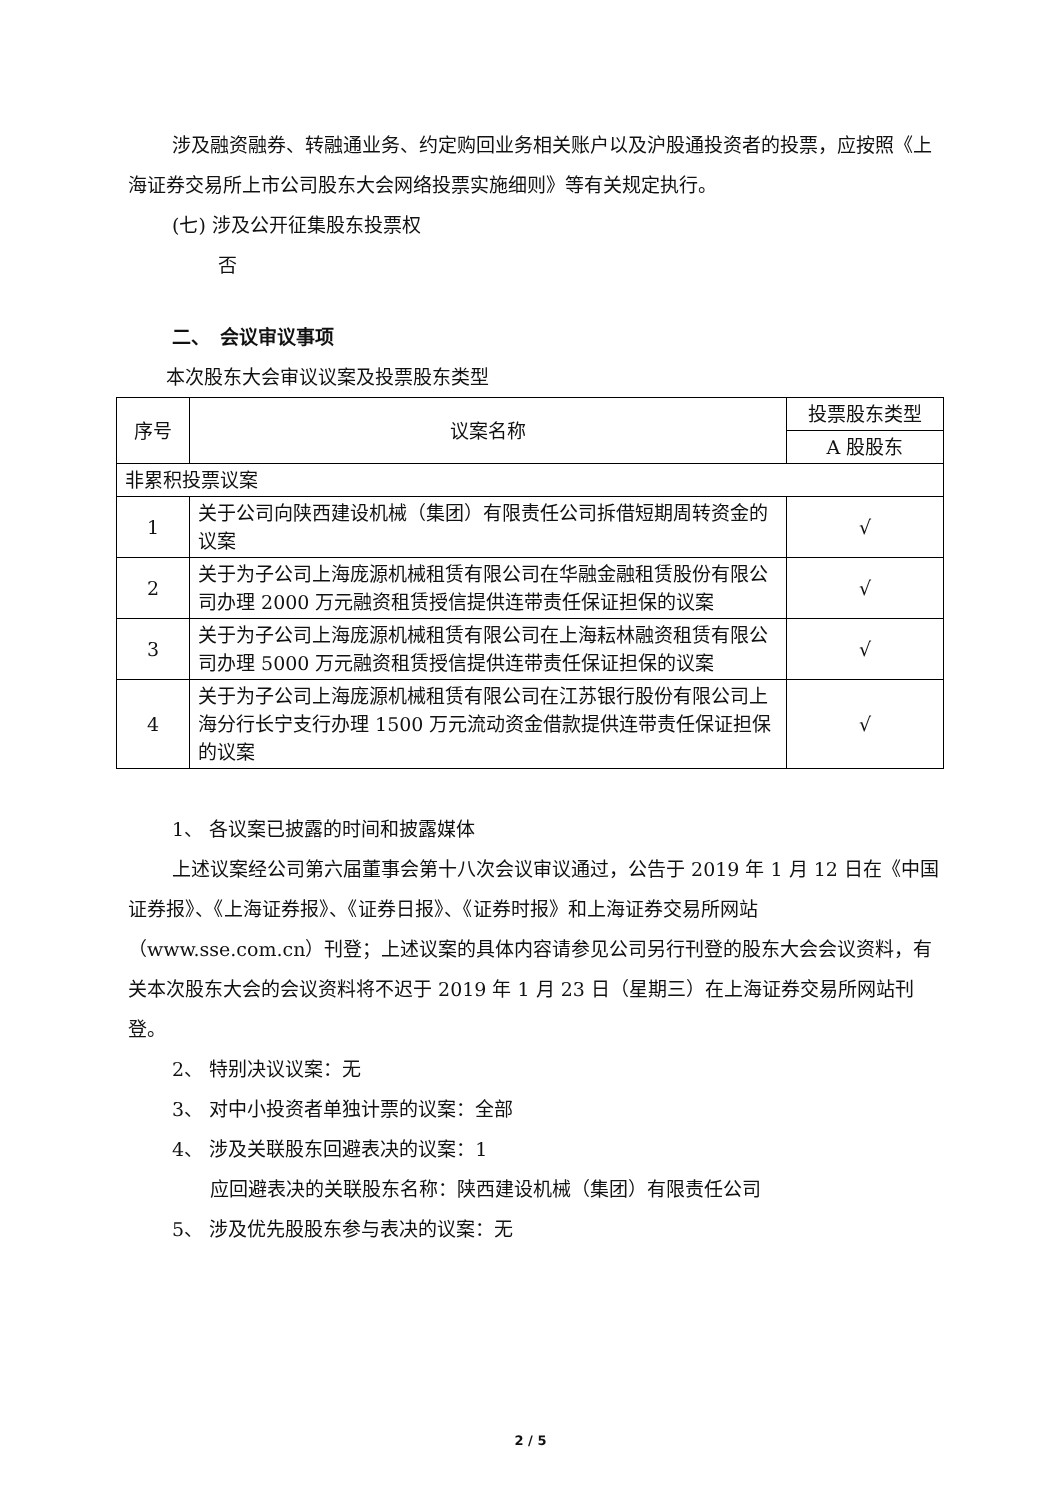涉及融资融券、转融通业务、约定购回业务相关账户以及沪股通投资者的投票，应按照《上海证券交易所上市公司股东大会网络投票实施细则》等有关规定执行。
(七) 涉及公开征集股东投票权
否
二、　会议审议事项
本次股东大会审议议案及投票股东类型
| 序号 | 议案名称 | 投票股东类型 |
| --- | --- | --- |
| | | A 股股东 |
| 非累积投票议案 | | |
| 1 | 关于公司向陕西建设机械（集团）有限责任公司拆借短期周转资金的议案 | √ |
| 2 | 关于为子公司上海庞源机械租赁有限公司在华融金融租赁股份有限公司办理 2000 万元融资租赁授信提供连带责任保证担保的议案 | √ |
| 3 | 关于为子公司上海庞源机械租赁有限公司在上海耘林融资租赁有限公司办理 5000 万元融资租赁授信提供连带责任保证担保的议案 | √ |
| 4 | 关于为子公司上海庞源机械租赁有限公司在江苏银行股份有限公司上海分行长宁支行办理 1500 万元流动资金借款提供连带责任保证担保的议案 | √ |
1、 各议案已披露的时间和披露媒体
上述议案经公司第六届董事会第十八次会议审议通过，公告于 2019 年 1 月 12 日在《中国证券报》、《上海证券报》、《证券日报》、《证券时报》和上海证券交易所网站（www.sse.com.cn）刊登；上述议案的具体内容请参见公司另行刊登的股东大会会议资料，有关本次股东大会的会议资料将不迟于 2019 年 1 月 23 日（星期三）在上海证券交易所网站刊登。
2、 特别决议议案：无
3、 对中小投资者单独计票的议案：全部
4、 涉及关联股东回避表决的议案：1
应回避表决的关联股东名称：陕西建设机械（集团）有限责任公司
5、 涉及优先股股东参与表决的议案：无
2 / 5